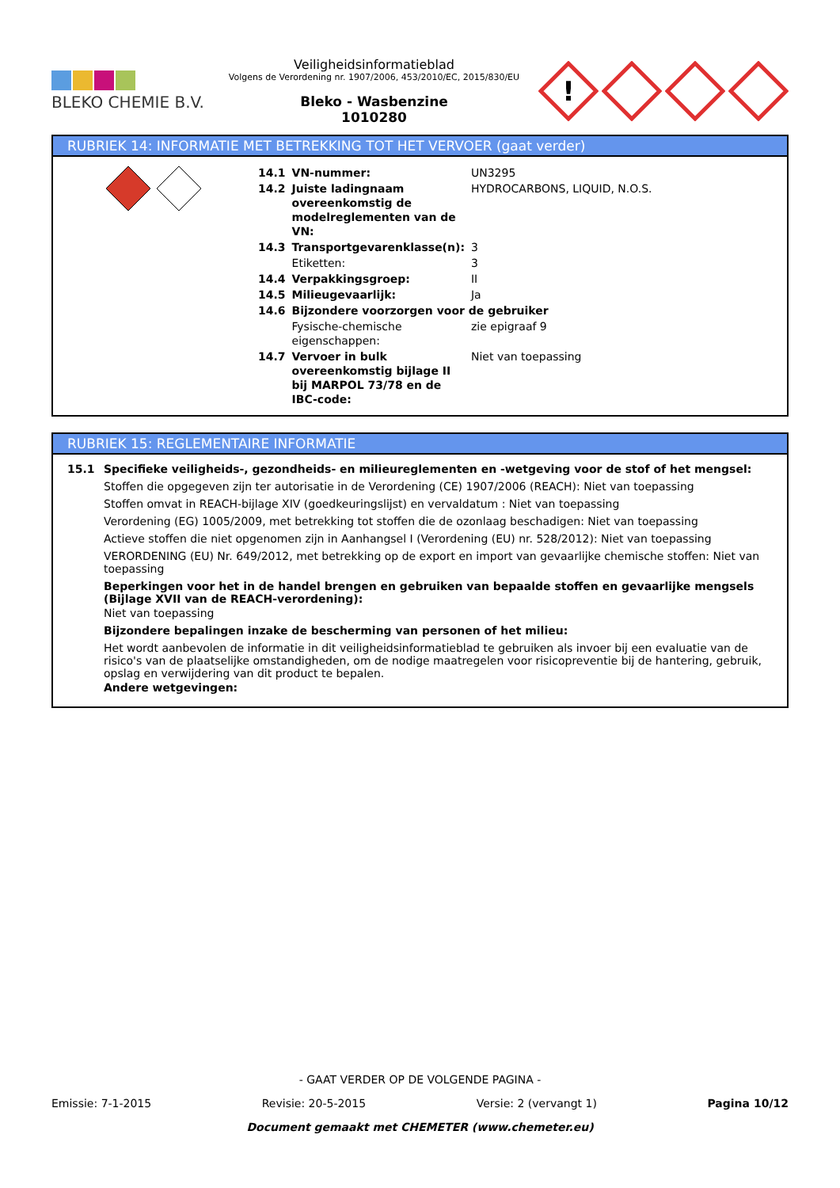BLEKO CHEMIE B.V.
Veiligheidsinformatieblad
Volgens de Verordening nr. 1907/2006, 453/2010/EC, 2015/830/EU
Bleko - Wasbenzine
1010280
!
RUBRIEK 14: INFORMATIE MET BETREKKING TOT HET VERVOER (gaat verder)
| 14.1 | VN-nummer: | UN3295 |
| 14.2 | Juiste ladingnaam overeenkomstig de modelreglementen van de VN: | HYDROCARBONS, LIQUID, N.O.S. |
| 14.3 | Transportgevarenklasse(n): | 3 |
| | Etiketten: | 3 |
| 14.4 | Verpakkingsgroep: | II |
| 14.5 | Milieugevaarlijk: | Ja |
| 14.6 | Bijzondere voorzorgen voor de gebruiker | |
| | Fysische-chemische eigenschappen: | zie epigraaf 9 |
| 14.7 | Vervoer in bulk overeenkomstig bijlage II bij MARPOL 73/78 en de IBC-code: | Niet van toepassing |
RUBRIEK 15: REGLEMENTAIRE INFORMATIE
15.1 Specifieke veiligheids-, gezondheids- en milieureglementen en -wetgeving voor de stof of het mengsel:
Stoffen die opgegeven zijn ter autorisatie in de Verordening (CE) 1907/2006 (REACH): Niet van toepassing
Stoffen omvat in REACH-bijlage XIV (goedkeuringslijst) en vervaldatum : Niet van toepassing
Verordening (EG) 1005/2009, met betrekking tot stoffen die de ozonlaag beschadigen: Niet van toepassing
Actieve stoffen die niet opgenomen zijn in Aanhangsel I (Verordening (EU) nr. 528/2012): Niet van toepassing
VERORDENING (EU) Nr. 649/2012, met betrekking op de export en import van gevaarlijke chemische stoffen: Niet van toepassing
Beperkingen voor het in de handel brengen en gebruiken van bepaalde stoffen en gevaarlijke mengsels (Bijlage XVII van de REACH-verordening):
Niet van toepassing
Bijzondere bepalingen inzake de bescherming van personen of het milieu:
Het wordt aanbevolen de informatie in dit veiligheidsinformatieblad te gebruiken als invoer bij een evaluatie van de risico's van de plaatselijke omstandigheden, om de nodige maatregelen voor risicopreventie bij de hantering, gebruik, opslag en verwijdering van dit product te bepalen.
Andere wetgevingen:
- GAAT VERDER OP DE VOLGENDE PAGINA -
Emissie: 7-1-2015 Revisie: 20-5-2015 Versie: 2 (vervangt 1) Pagina 10/12
Document gemaakt met CHEMETER (www.chemeter.eu)